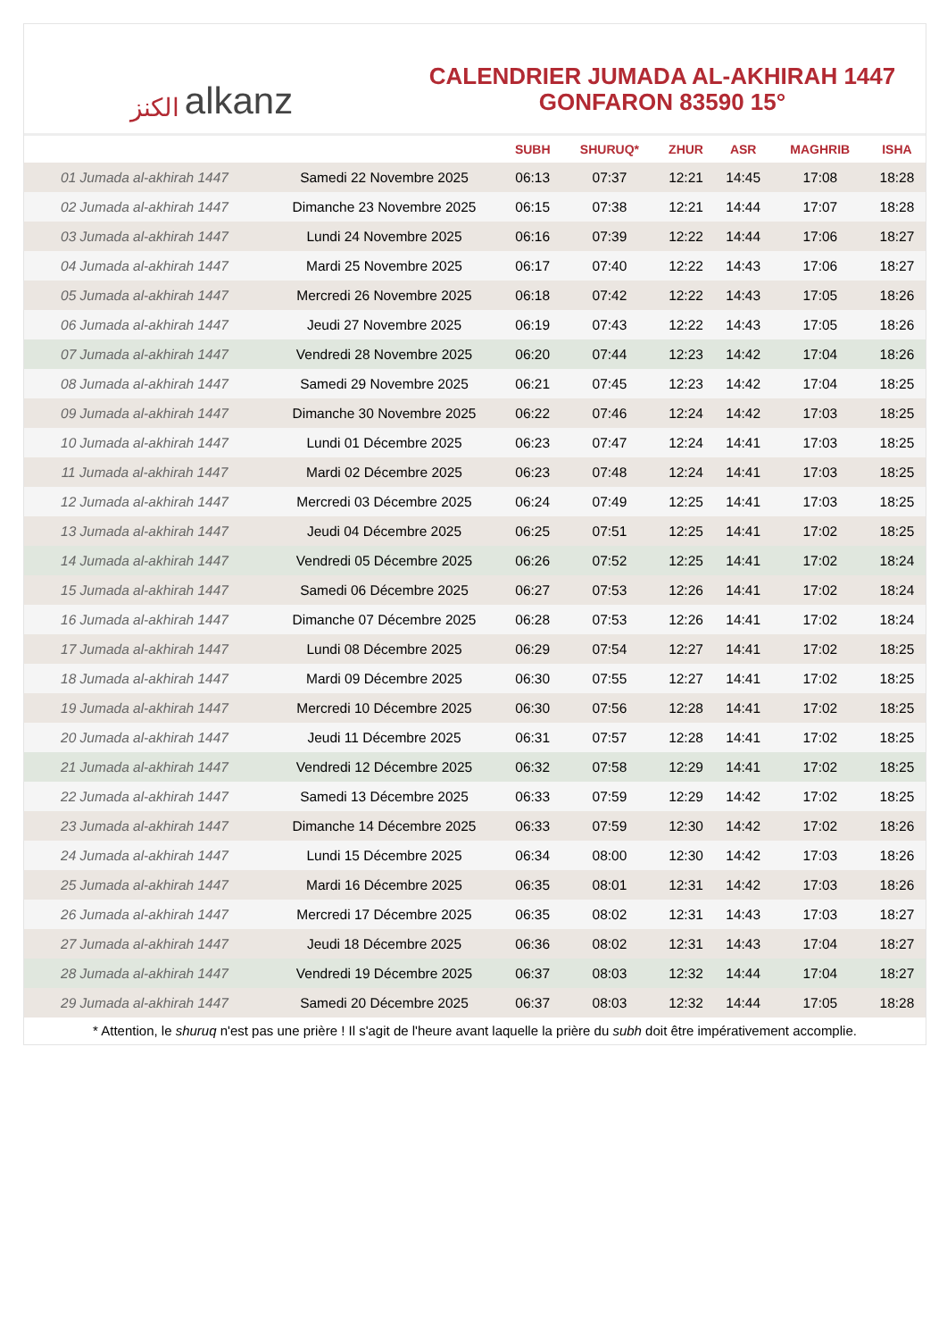الكنز alkanz
CALENDRIER JUMADA AL-AKHIRAH 1447
GONFARON 83590 15°
| | | SUBH | SHURUQ* | ZHUR | ASR | MAGHRIB | ISHA |
| --- | --- | --- | --- | --- | --- | --- | --- |
| 01 Jumada al-akhirah 1447 | Samedi 22 Novembre 2025 | 06:13 | 07:37 | 12:21 | 14:45 | 17:08 | 18:28 |
| 02 Jumada al-akhirah 1447 | Dimanche 23 Novembre 2025 | 06:15 | 07:38 | 12:21 | 14:44 | 17:07 | 18:28 |
| 03 Jumada al-akhirah 1447 | Lundi 24 Novembre 2025 | 06:16 | 07:39 | 12:22 | 14:44 | 17:06 | 18:27 |
| 04 Jumada al-akhirah 1447 | Mardi 25 Novembre 2025 | 06:17 | 07:40 | 12:22 | 14:43 | 17:06 | 18:27 |
| 05 Jumada al-akhirah 1447 | Mercredi 26 Novembre 2025 | 06:18 | 07:42 | 12:22 | 14:43 | 17:05 | 18:26 |
| 06 Jumada al-akhirah 1447 | Jeudi 27 Novembre 2025 | 06:19 | 07:43 | 12:22 | 14:43 | 17:05 | 18:26 |
| 07 Jumada al-akhirah 1447 | Vendredi 28 Novembre 2025 | 06:20 | 07:44 | 12:23 | 14:42 | 17:04 | 18:26 |
| 08 Jumada al-akhirah 1447 | Samedi 29 Novembre 2025 | 06:21 | 07:45 | 12:23 | 14:42 | 17:04 | 18:25 |
| 09 Jumada al-akhirah 1447 | Dimanche 30 Novembre 2025 | 06:22 | 07:46 | 12:24 | 14:42 | 17:03 | 18:25 |
| 10 Jumada al-akhirah 1447 | Lundi 01 Décembre 2025 | 06:23 | 07:47 | 12:24 | 14:41 | 17:03 | 18:25 |
| 11 Jumada al-akhirah 1447 | Mardi 02 Décembre 2025 | 06:23 | 07:48 | 12:24 | 14:41 | 17:03 | 18:25 |
| 12 Jumada al-akhirah 1447 | Mercredi 03 Décembre 2025 | 06:24 | 07:49 | 12:25 | 14:41 | 17:03 | 18:25 |
| 13 Jumada al-akhirah 1447 | Jeudi 04 Décembre 2025 | 06:25 | 07:51 | 12:25 | 14:41 | 17:02 | 18:25 |
| 14 Jumada al-akhirah 1447 | Vendredi 05 Décembre 2025 | 06:26 | 07:52 | 12:25 | 14:41 | 17:02 | 18:24 |
| 15 Jumada al-akhirah 1447 | Samedi 06 Décembre 2025 | 06:27 | 07:53 | 12:26 | 14:41 | 17:02 | 18:24 |
| 16 Jumada al-akhirah 1447 | Dimanche 07 Décembre 2025 | 06:28 | 07:53 | 12:26 | 14:41 | 17:02 | 18:24 |
| 17 Jumada al-akhirah 1447 | Lundi 08 Décembre 2025 | 06:29 | 07:54 | 12:27 | 14:41 | 17:02 | 18:25 |
| 18 Jumada al-akhirah 1447 | Mardi 09 Décembre 2025 | 06:30 | 07:55 | 12:27 | 14:41 | 17:02 | 18:25 |
| 19 Jumada al-akhirah 1447 | Mercredi 10 Décembre 2025 | 06:30 | 07:56 | 12:28 | 14:41 | 17:02 | 18:25 |
| 20 Jumada al-akhirah 1447 | Jeudi 11 Décembre 2025 | 06:31 | 07:57 | 12:28 | 14:41 | 17:02 | 18:25 |
| 21 Jumada al-akhirah 1447 | Vendredi 12 Décembre 2025 | 06:32 | 07:58 | 12:29 | 14:41 | 17:02 | 18:25 |
| 22 Jumada al-akhirah 1447 | Samedi 13 Décembre 2025 | 06:33 | 07:59 | 12:29 | 14:42 | 17:02 | 18:25 |
| 23 Jumada al-akhirah 1447 | Dimanche 14 Décembre 2025 | 06:33 | 07:59 | 12:30 | 14:42 | 17:02 | 18:26 |
| 24 Jumada al-akhirah 1447 | Lundi 15 Décembre 2025 | 06:34 | 08:00 | 12:30 | 14:42 | 17:03 | 18:26 |
| 25 Jumada al-akhirah 1447 | Mardi 16 Décembre 2025 | 06:35 | 08:01 | 12:31 | 14:42 | 17:03 | 18:26 |
| 26 Jumada al-akhirah 1447 | Mercredi 17 Décembre 2025 | 06:35 | 08:02 | 12:31 | 14:43 | 17:03 | 18:27 |
| 27 Jumada al-akhirah 1447 | Jeudi 18 Décembre 2025 | 06:36 | 08:02 | 12:31 | 14:43 | 17:04 | 18:27 |
| 28 Jumada al-akhirah 1447 | Vendredi 19 Décembre 2025 | 06:37 | 08:03 | 12:32 | 14:44 | 17:04 | 18:27 |
| 29 Jumada al-akhirah 1447 | Samedi 20 Décembre 2025 | 06:37 | 08:03 | 12:32 | 14:44 | 17:05 | 18:28 |
* Attention, le shuruq n'est pas une prière ! Il s'agit de l'heure avant laquelle la prière du subh doit être impérativement accomplie.